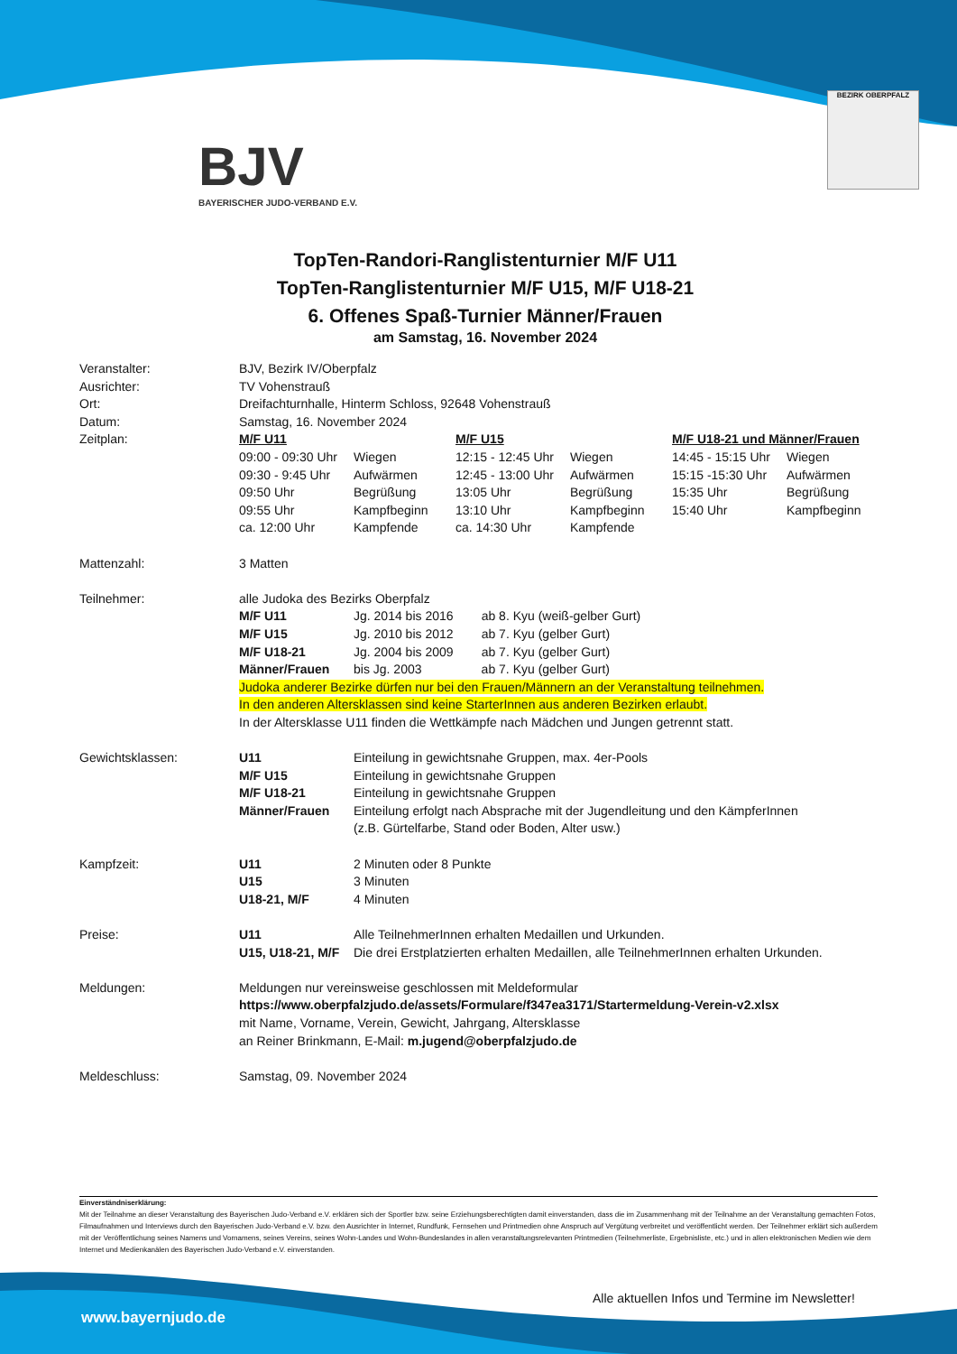BJV
BAYERISCHER JUDO-VERBAND E.V.
BEZIRK OBERPFALZ
TopTen-Randori-Ranglistenturnier M/F U11
TopTen-Ranglistenturnier M/F U15, M/F U18-21
6. Offenes Spaß-Turnier Männer/Frauen
am Samstag, 16. November 2024
| Veranstalter: | BJV, Bezirk IV/Oberpfalz | | | | | |
| Ausrichter: | TV Vohenstrauß | | | | | |
| Ort: | Dreifachturnhalle, Hinterm Schloss, 92648 Vohenstrauß | | | | | |
| Datum: | Samstag, 16. November 2024 | | | | | |
| Zeitplan: | M/F U11 | | M/F U15 | | M/F U18-21 und Männer/Frauen | |
| | 09:00 - 09:30 Uhr | Wiegen | 12:15 - 12:45 Uhr | Wiegen | 14:45 - 15:15 Uhr | Wiegen |
| | 09:30 - 9:45 Uhr | Aufwärmen | 12:45 - 13:00 Uhr | Aufwärmen | 15:15 -15:30 Uhr | Aufwärmen |
| | 09:50 Uhr | Begrüßung | 13:05 Uhr | Begrüßung | 15:35 Uhr | Begrüßung |
| | 09:55 Uhr | Kampfbeginn | 13:10 Uhr | Kampfbeginn | 15:40 Uhr | Kampfbeginn |
| | ca. 12:00 Uhr | Kampfende | ca. 14:30 Uhr | Kampfende | | |
| Mattenzahl: | 3 Matten | | | | | |
| Teilnehmer: | alle Judoka des Bezirks Oberpfalz | | | | | |
| | M/F U11 | Jg. 2014 bis 2016 ab 8. Kyu (weiß-gelber Gurt) | | | | |
| | M/F U15 | Jg. 2010 bis 2012 ab 7. Kyu (gelber Gurt) | | | | |
| | M/F U18-21 | Jg. 2004 bis 2009 ab 7. Kyu (gelber Gurt) | | | | |
| | Männer/Frauen | bis Jg. 2003 ab 7. Kyu (gelber Gurt) | | | | |
| | Judoka anderer Bezirke dürfen nur bei den Frauen/Männern an der Veranstaltung teilnehmen. | | | | | |
| | In den anderen Altersklassen sind keine StarterInnen aus anderen Bezirken erlaubt. | | | | | |
| | In der Altersklasse U11 finden die Wettkämpfe nach Mädchen und Jungen getrennt statt. | | | | | |
| Gewichtsklassen: | U11 | Einteilung in gewichtsnahe Gruppen, max. 4er-Pools | | | | |
| | M/F U15 | Einteilung in gewichtsnahe Gruppen | | | | |
| | M/F U18-21 | Einteilung in gewichtsnahe Gruppen | | | | |
| | Männer/Frauen | Einteilung erfolgt nach Absprache mit der Jugendleitung und den KämpferInnen (z.B. Gürtelfarbe, Stand oder Boden, Alter usw.) | | | | |
| Kampfzeit: | U11 | 2 Minuten oder 8 Punkte | | | | |
| | U15 | 3 Minuten | | | | |
| | U18-21, M/F | 4 Minuten | | | | |
| Preise: | U11 | Alle TeilnehmerInnen erhalten Medaillen und Urkunden. | | | | |
| | U15, U18-21, M/F | Die drei Erstplatzierten erhalten Medaillen, alle TeilnehmerInnen erhalten Urkunden. | | | | |
| Meldungen: | Meldungen nur vereinsweise geschlossen mit Meldeformular https://www.oberpfalzjudo.de/assets/Formulare/f347ea3171/Startermeldung-Verein-v2.xlsx mit Name, Vorname, Verein, Gewicht, Jahrgang, Altersklasse an Reiner Brinkmann, E-Mail: m.jugend@oberpfalzjudo.de | | | | | |
| Meldeschluss: | Samstag, 09. November 2024 | | | | | |
Einverständniserklärung:
Mit der Teilnahme an dieser Veranstaltung des Bayerischen Judo-Verband e.V. erklären sich der Sportler bzw. seine Erziehungsberechtigten damit einverstanden, dass die im Zusammenhang mit der Teilnahme an der Veranstaltung gemachten Fotos, Filmaufnahmen und Interviews durch den Bayerischen Judo-Verband e.V. bzw. den Ausrichter in Internet, Rundfunk, Fernsehen und Printmedien ohne Anspruch auf Vergütung verbreitet und veröffentlicht werden. Der Teilnehmer erklärt sich außerdem mit der Veröffentlichung seines Namens und Vornamens, seines Vereins, seines Wohn-Landes und Wohn-Bundeslandes in allen veranstaltungsrelevanten Printmedien (Teilnehmerliste, Ergebnisliste, etc.) und in allen elektronischen Medien wie dem Internet und Medienkanälen des Bayerischen Judo-Verband e.V. einverstanden.
Alle aktuellen Infos und Termine im Newsletter!
www.bayernjudo.de